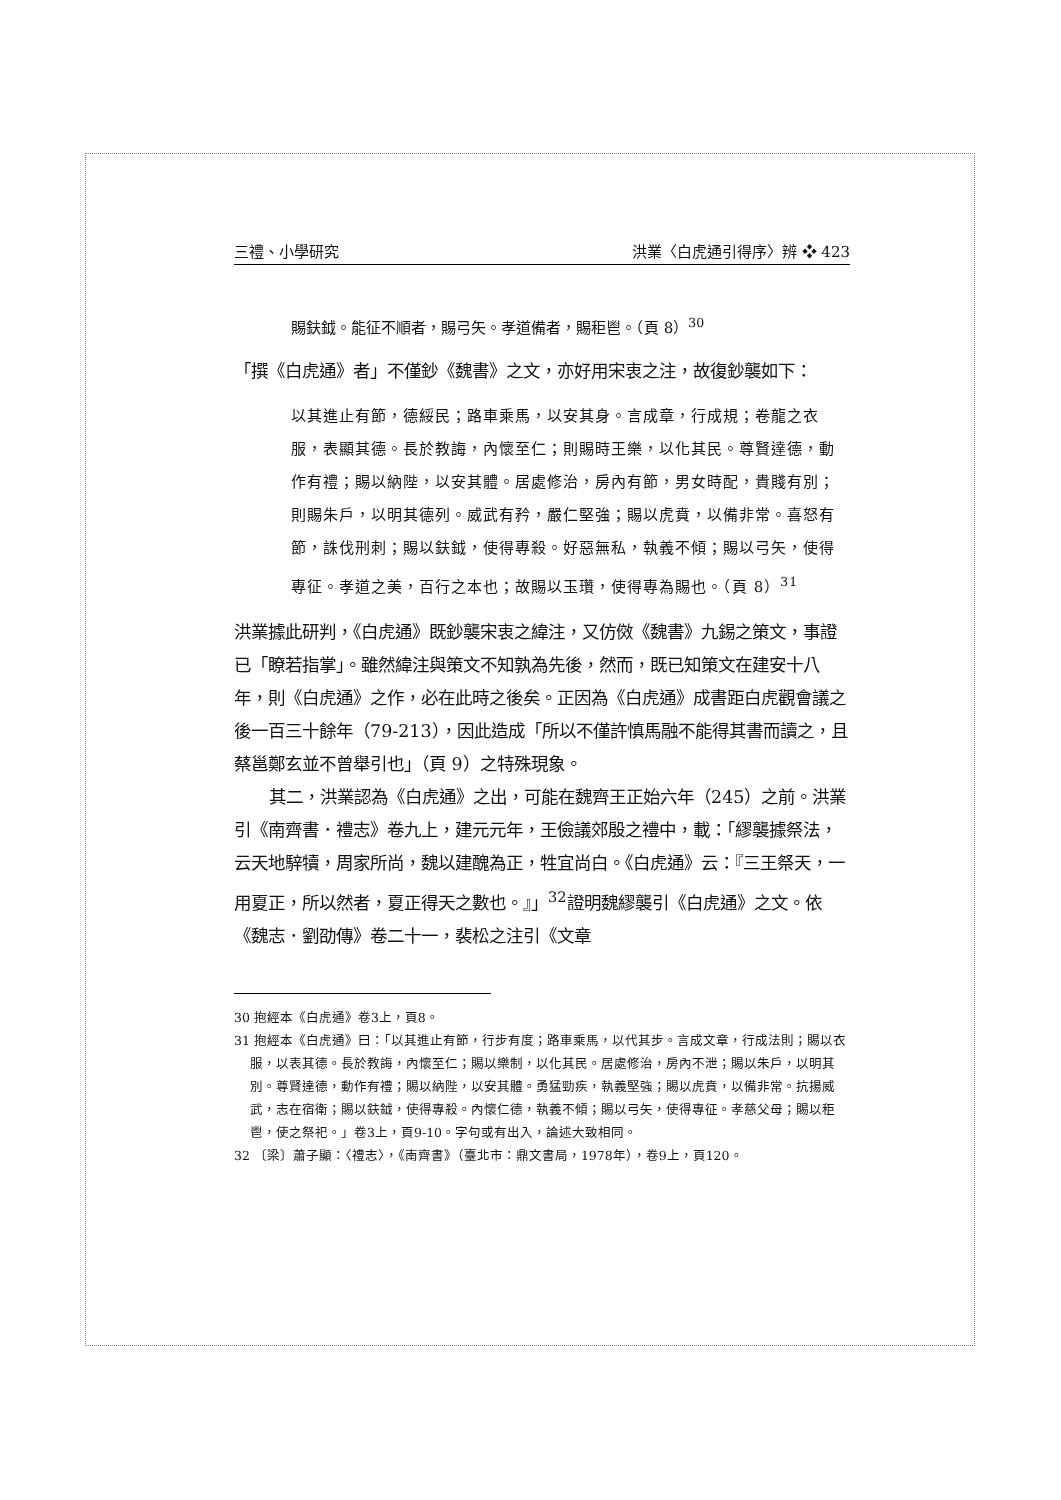三禮、小學研究 洪業〈白虎通引得序〉辨 ❖ 423
賜鈇鉞。能征不順者，賜弓矢。孝道備者，賜秬鬯。（頁 8）<sup>30</sup>
「撰《白虎通》者」不僅鈔《魏書》之文，亦好用宋衷之注，故復鈔襲如下：
以其進止有節，德綏民；路車乘馬，以安其身。言成章，行成規；卷龍之衣服，表顯其德。長於教誨，內懷至仁；則賜時王樂，以化其民。尊賢達德，動作有禮；賜以納陛，以安其體。居處修治，房內有節，男女時配，貴賤有別；則賜朱戶，以明其德列。威武有矜，嚴仁堅強；賜以虎賁，以備非常。喜怒有節，誅伐刑刺；賜以鈇鉞，使得專殺。好惡無私，執義不傾；賜以弓矢，使得專征。孝道之美，百行之本也；故賜以玉瓚，使得專為賜也。（頁 8）<sup>31</sup>
洪業據此研判，《白虎通》既鈔襲宋衷之緯注，又仿傚《魏書》九錫之策文，事證已「瞭若指掌」。雖然緯注與策文不知孰為先後，然而，既已知策文在建安十八年，則《白虎通》之作，必在此時之後矣。正因為《白虎通》成書距白虎觀會議之後一百三十餘年（79-213），因此造成「所以不僅許慎馬融不能得其書而讀之，且蔡邕鄭玄並不曾舉引也」（頁 9）之特殊現象。
其二，洪業認為《白虎通》之出，可能在魏齊王正始六年（245）之前。洪業引《南齊書．禮志》卷九上，建元元年，王儉議郊殷之禮中，載：「繆襲據祭法，云天地騂犢，周家所尚，魏以建醜為正，牲宜尚白。《白虎通》云：『三王祭天，一用夏正，所以然者，夏正得天之數也。』」<sup>32</sup>證明魏繆襲引《白虎通》之文。依《魏志．劉劭傳》卷二十一，裴松之注引《文章
30 抱經本《白虎通》卷3上，頁8。
31 抱經本《白虎通》曰：「以其進止有節，行步有度；路車乘馬，以代其步。言成文章，行成法則；賜以衣服，以表其德。長於教誨，內懷至仁；賜以樂制，以化其民。居處修治，房內不泄；賜以朱戶，以明其別。尊賢達德，動作有禮；賜以納陛，以安其體。勇猛勁疾，執義堅強；賜以虎賁，以備非常。抗揚威武，志在宿衛；賜以鈇鉞，使得專殺。內懷仁德，執義不傾；賜以弓矢，使得專征。孝慈父母；賜以秬鬯，使之祭祀。」卷3上，頁9-10。字句或有出入，論述大致相同。
32 〔梁〕蕭子顯：〈禮志〉，《南齊書》（臺北市：鼎文書局，1978年），卷9上，頁120。